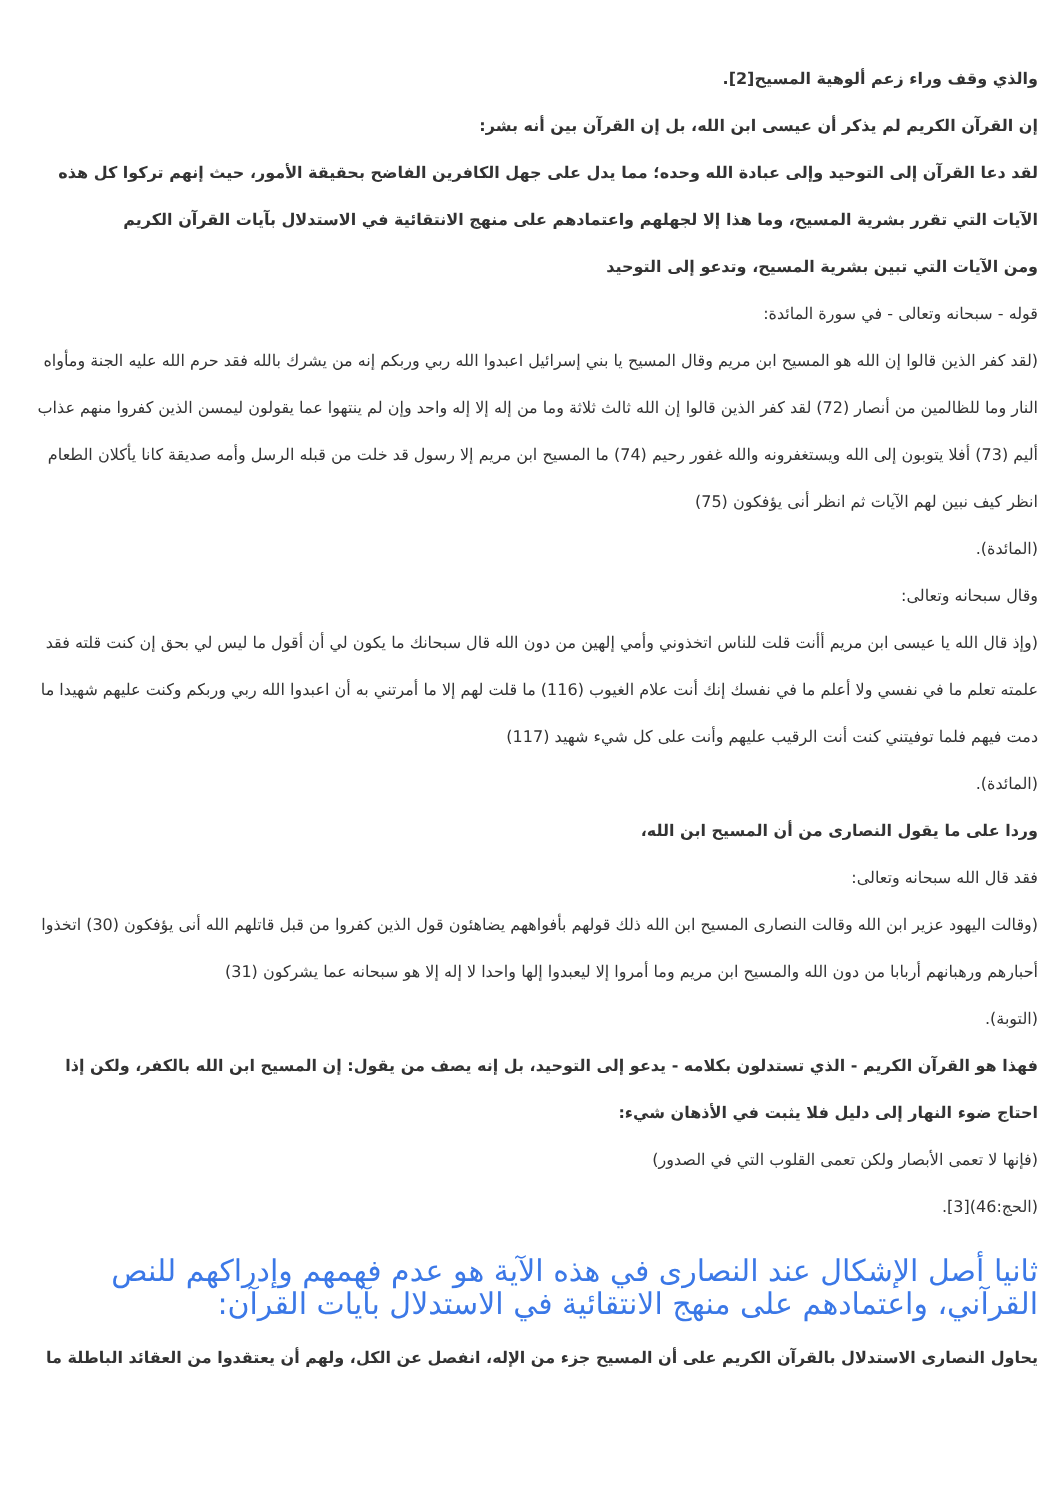والذي وقف وراء زعم ألوهية المسيح[2].
إن القرآن الكريم لم يذكر أن عيسى ابن الله، بل إن القرآن بين أنه بشر:
لقد دعا القرآن إلى التوحيد وإلى عبادة الله وحده؛ مما يدل على جهل الكافرين الفاضح بحقيقة الأمور، حيث إنهم تركوا كل هذه الآيات التي تقرر بشرية المسيح، وما هذا إلا لجهلهم واعتمادهم على منهج الانتقائية في الاستدلال بآيات القرآن الكريم
ومن الآيات التي تبين بشرية المسيح، وتدعو إلى التوحيد
قوله - سبحانه وتعالى - في سورة المائدة:
(لقد كفر الذين قالوا إن الله هو المسيح ابن مريم وقال المسيح يا بني إسرائيل اعبدوا الله ربي وربكم إنه من يشرك بالله فقد حرم الله عليه الجنة ومأواه النار وما للظالمين من أنصار (72) لقد كفر الذين قالوا إن الله ثالث ثلاثة وما من إله إلا إله واحد وإن لم ينتهوا عما يقولون ليمسن الذين كفروا منهم عذاب أليم (73) أفلا يتوبون إلى الله ويستغفرونه والله غفور رحيم (74) ما المسيح ابن مريم إلا رسول قد خلت من قبله الرسل وأمه صديقة كانا يأكلان الطعام انظر كيف نبين لهم الآيات ثم انظر أنى يؤفكون (75)
(المائدة).
وقال سبحانه وتعالى:
(وإذ قال الله يا عيسى ابن مريم أأنت قلت للناس اتخذوني وأمي إلهين من دون الله قال سبحانك ما يكون لي أن أقول ما ليس لي بحق إن كنت قلته فقد علمته تعلم ما في نفسي ولا أعلم ما في نفسك إنك أنت علام الغيوب (116) ما قلت لهم إلا ما أمرتني به أن اعبدوا الله ربي وربكم وكنت عليهم شهيدا ما دمت فيهم فلما توفيتني كنت أنت الرقيب عليهم وأنت على كل شيء شهيد (117)
(المائدة).
وردا على ما يقول النصارى من أن المسيح ابن الله،
فقد قال الله سبحانه وتعالى:
(وقالت اليهود عزير ابن الله وقالت النصارى المسيح ابن الله ذلك قولهم بأفواههم يضاهئون قول الذين كفروا من قبل قاتلهم الله أنى يؤفكون (30) اتخذوا أحبارهم ورهبانهم أربابا من دون الله والمسيح ابن مريم وما أمروا إلا ليعبدوا إلها واحدا لا إله إلا هو سبحانه عما يشركون (31)
(التوبة).
فهذا هو القرآن الكريم - الذي تستدلون بكلامه - يدعو إلى التوحيد، بل إنه يصف من يقول: إن المسيح ابن الله بالكفر، ولكن إذا احتاج ضوء النهار إلى دليل فلا يثبت في الأذهان شيء:
(فإنها لا تعمى الأبصار ولكن تعمى القلوب التي في الصدور)
(الحج:46)[3].
ثانيا أصل الإشكال عند النصارى في هذه الآية هو عدم فهمهم وإدراكهم للنص القرآني، واعتمادهم على منهج الانتقائية في الاستدلال بآيات القرآن:
يحاول النصارى الاستدلال بالقرآن الكريم على أن المسيح جزء من الإله، انفصل عن الكل، ولهم أن يعتقدوا من العقائد الباطلة ما